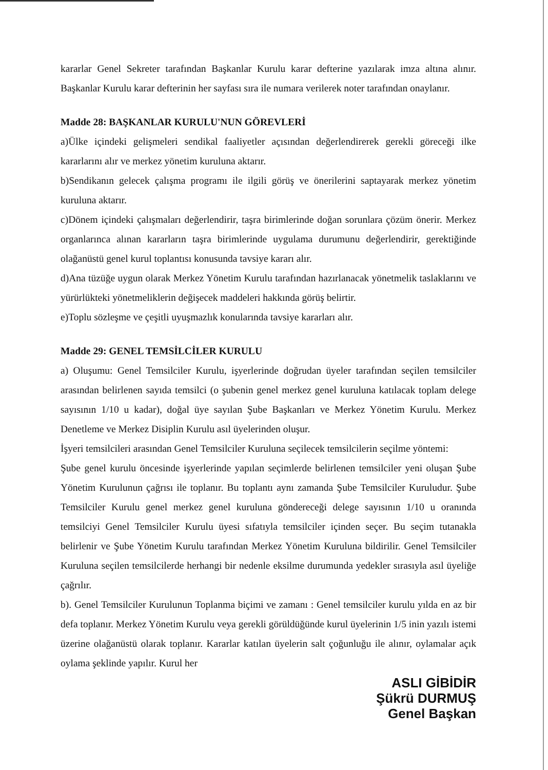kararlar Genel Sekreter tarafından Başkanlar Kurulu karar defterine yazılarak imza altına alınır. Başkanlar Kurulu karar defterinin her sayfası sıra ile numara verilerek noter tarafından onaylanır.
Madde 28: BAŞKANLAR KURULU'NUN GÖREVLERİ
a)Ülke içindeki gelişmeleri sendikal faaliyetler açısından değerlendirerek gerekli göreceği ilke kararlarını alır ve merkez yönetim kuruluna aktarır.
b)Sendikanın gelecek çalışma programı ile ilgili görüş ve önerilerini saptayarak merkez yönetim kuruluna aktarır.
c)Dönem içindeki çalışmaları değerlendirir, taşra birimlerinde doğan sorunlara çözüm önerir. Merkez organlarınca alınan kararların taşra birimlerinde uygulama durumunu değerlendirir, gerektiğinde olağanüstü genel kurul toplantısı konusunda tavsiye kararı alır.
d)Ana tüzüğe uygun olarak Merkez Yönetim Kurulu tarafından hazırlanacak yönetmelik taslaklarını ve yürürlükteki yönetmeliklerin değişecek maddeleri hakkında görüş belirtir.
e)Toplu sözleşme ve çeşitli uyuşmazlık konularında tavsiye kararları alır.
Madde 29: GENEL TEMSİLCİLER KURULU
a) Oluşumu: Genel Temsilciler Kurulu, işyerlerinde doğrudan üyeler tarafından seçilen temsilciler arasından belirlenen sayıda temsilci (o şubenin genel merkez genel kuruluna katılacak toplam delege sayısının 1/10 u kadar), doğal üye sayılan Şube Başkanları ve Merkez Yönetim Kurulu. Merkez Denetleme ve Merkez Disiplin Kurulu asıl üyelerinden oluşur.
İşyeri temsilcileri arasından Genel Temsilciler Kuruluna seçilecek temsilcilerin seçilme yöntemi:
Şube genel kurulu öncesinde işyerlerinde yapılan seçimlerde belirlenen temsilciler yeni oluşan Şube Yönetim Kurulunun çağrısı ile toplanır. Bu toplantı aynı zamanda Şube Temsilciler Kuruludur. Şube Temsilciler Kurulu genel merkez genel kuruluna göndereceği delege sayısının 1/10 u oranında temsilciyi Genel Temsilciler Kurulu üyesi sıfatıyla temsilciler içinden seçer. Bu seçim tutanakla belirlenir ve Şube Yönetim Kurulu tarafından Merkez Yönetim Kuruluna bildirilir. Genel Temsilciler Kuruluna seçilen temsilcilerde herhangi bir nedenle eksilme durumunda yedekler sırasıyla asıl üyeliğe çağrılır.
b). Genel Temsilciler Kurulunun Toplanma biçimi ve zamanı : Genel temsilciler kurulu yılda en az bir defa toplanır. Merkez Yönetim Kurulu veya gerekli görüldüğünde kurul üyelerinin 1/5 inin yazılı istemi üzerine olağanüstü olarak toplanır. Kararlar katılan üyelerin salt çoğunluğu ile alınır, oylamalar açık oylama şeklinde yapılır. Kurul her
ASLI GİBİDİR
Şükrü DURMUŞ
Genel Başkan